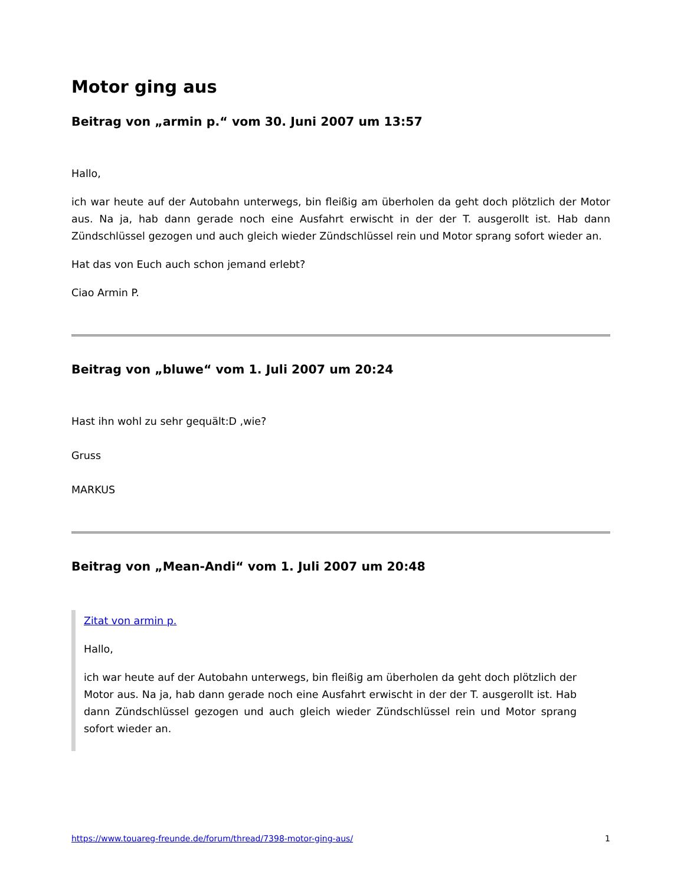Motor ging aus
Beitrag von „armin p.“ vom 30. Juni 2007 um 13:57
Hallo,
ich war heute auf der Autobahn unterwegs, bin fleißig am überholen da geht doch plötzlich der Motor aus. Na ja, hab dann gerade noch eine Ausfahrt erwischt in der der T. ausgerollt ist. Hab dann Zündschlüssel gezogen und auch gleich wieder Zündschlüssel rein und Motor sprang sofort wieder an.
Hat das von Euch auch schon jemand erlebt?
Ciao Armin P.
Beitrag von „bluwe“ vom 1. Juli 2007 um 20:24
Hast ihn wohl zu sehr gequält:D ,wie?
Gruss
MARKUS
Beitrag von „Mean-Andi“ vom 1. Juli 2007 um 20:48
Zitat von armin p.
Hallo,
ich war heute auf der Autobahn unterwegs, bin fleißig am überholen da geht doch plötzlich der Motor aus. Na ja, hab dann gerade noch eine Ausfahrt erwischt in der der T. ausgerollt ist. Hab dann Zündschlüssel gezogen und auch gleich wieder Zündschlüssel rein und Motor sprang sofort wieder an.
https://www.touareg-freunde.de/forum/thread/7398-motor-ging-aus/ 1